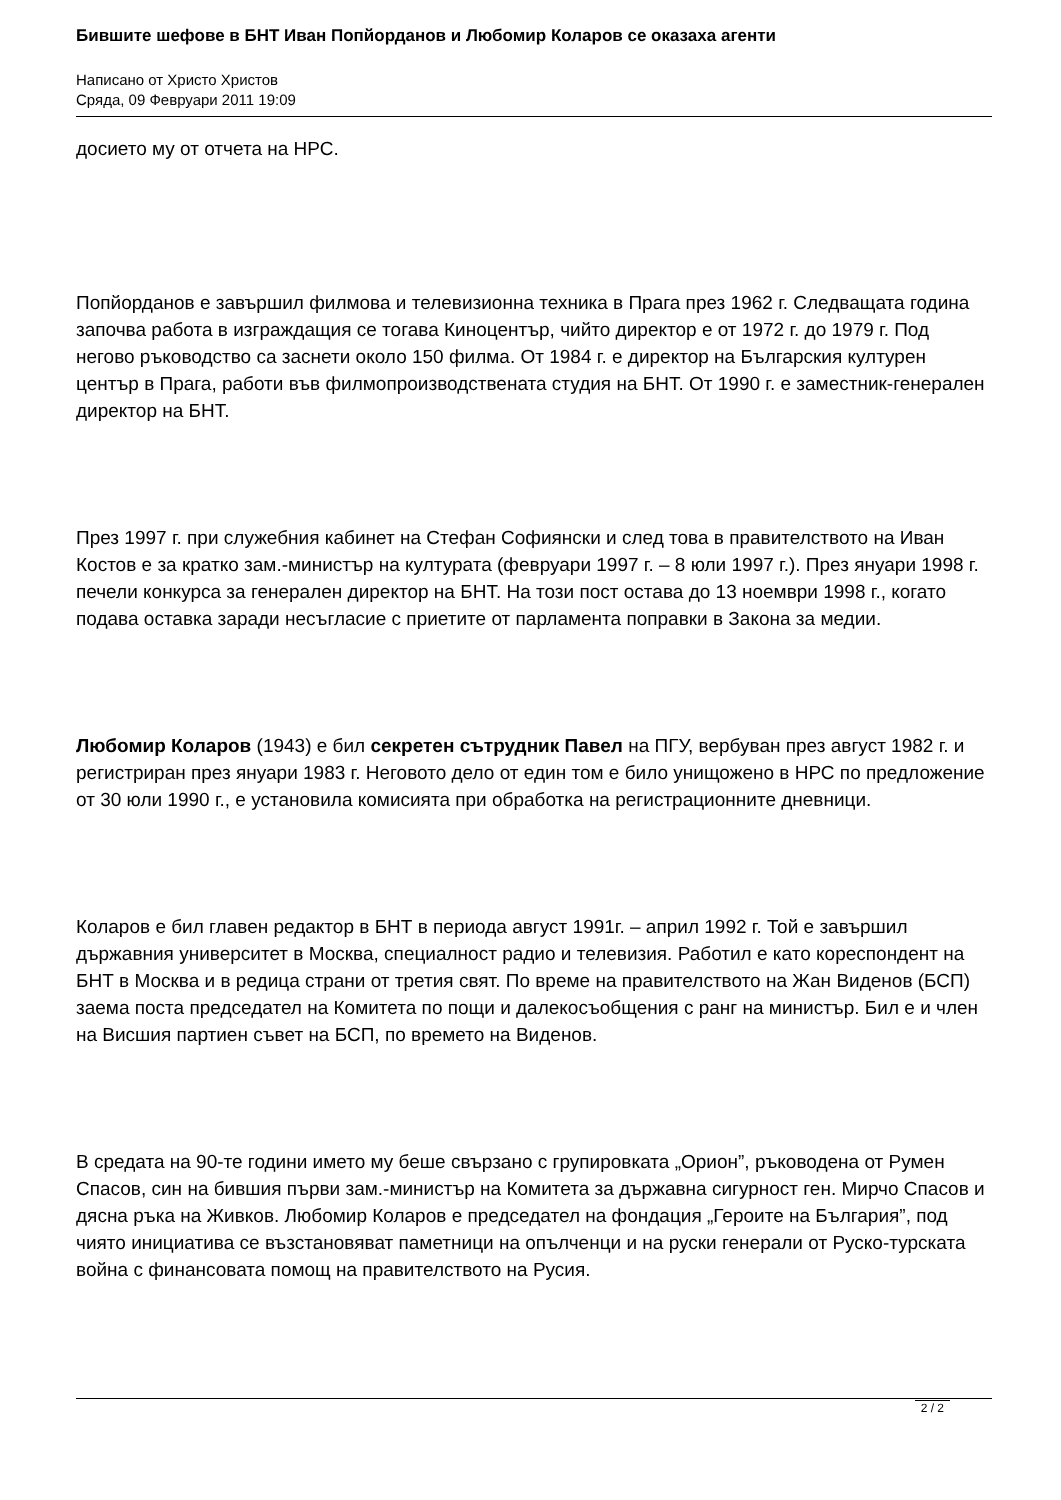Бившите шефове в БНТ Иван Попйорданов и Любомир Коларов се оказаха агенти
Написано от Христо Христов
Сряда, 09 Февруари 2011 19:09
досието му от отчета на НРС.
Попйорданов е завършил филмова и телевизионна техника в Прага през 1962 г. Следващата година започва работа в изграждащия се тогава Киноцентър, чийто директор е от 1972 г. до 1979 г. Под негово ръководство са заснети около 150 филма. От 1984 г. е директор на Българския културен център в Прага, работи във филмопроизводствената студия на БНТ. От 1990 г. е заместник-генерален директор на БНТ.
През 1997 г. при служебния кабинет на Стефан Софиянски и след това в правителството на Иван Костов е за кратко зам.-министър на културата (февруари 1997 г. – 8 юли 1997 г.). През януари 1998 г. печели конкурса за генерален директор на БНТ. На този пост остава до 13 ноември 1998 г., когато подава оставка заради несъгласие с приетите от парламента поправки в Закона за медии.
Любомир Коларов (1943) е бил секретен сътрудник Павел на ПГУ, вербуван през август 1982 г. и регистриран през януари 1983 г. Неговото дело от един том е било унищожено в НРС по предложение от 30 юли 1990 г., е установила комисията при обработка на регистрационните дневници.
Коларов е бил главен редактор в БНТ в периода август 1991г. – април 1992 г. Той е завършил държавния университет в Москва, специалност радио и телевизия. Работил е като кореспондент на БНТ в Москва и в редица страни от третия свят. По време на правителството на Жан Виденов (БСП) заема поста председател на Комитета по пощи и далекосъобщения с ранг на министър. Бил е и член на Висшия партиен съвет на БСП, по времето на Виденов.
В средата на 90-те години името му беше свързано с групировката „Орион”, ръководена от Румен Спасов, син на бившия първи зам.-министър на Комитета за държавна сигурност ген. Мирчо Спасов и дясна ръка на Живков. Любомир Коларов е председател на фондация „Героите на България”, под чиято инициатива се възстановяват паметници на опълченци и на руски генерали от Руско-турската война с финансовата помощ на правителството на Русия.
2 / 2